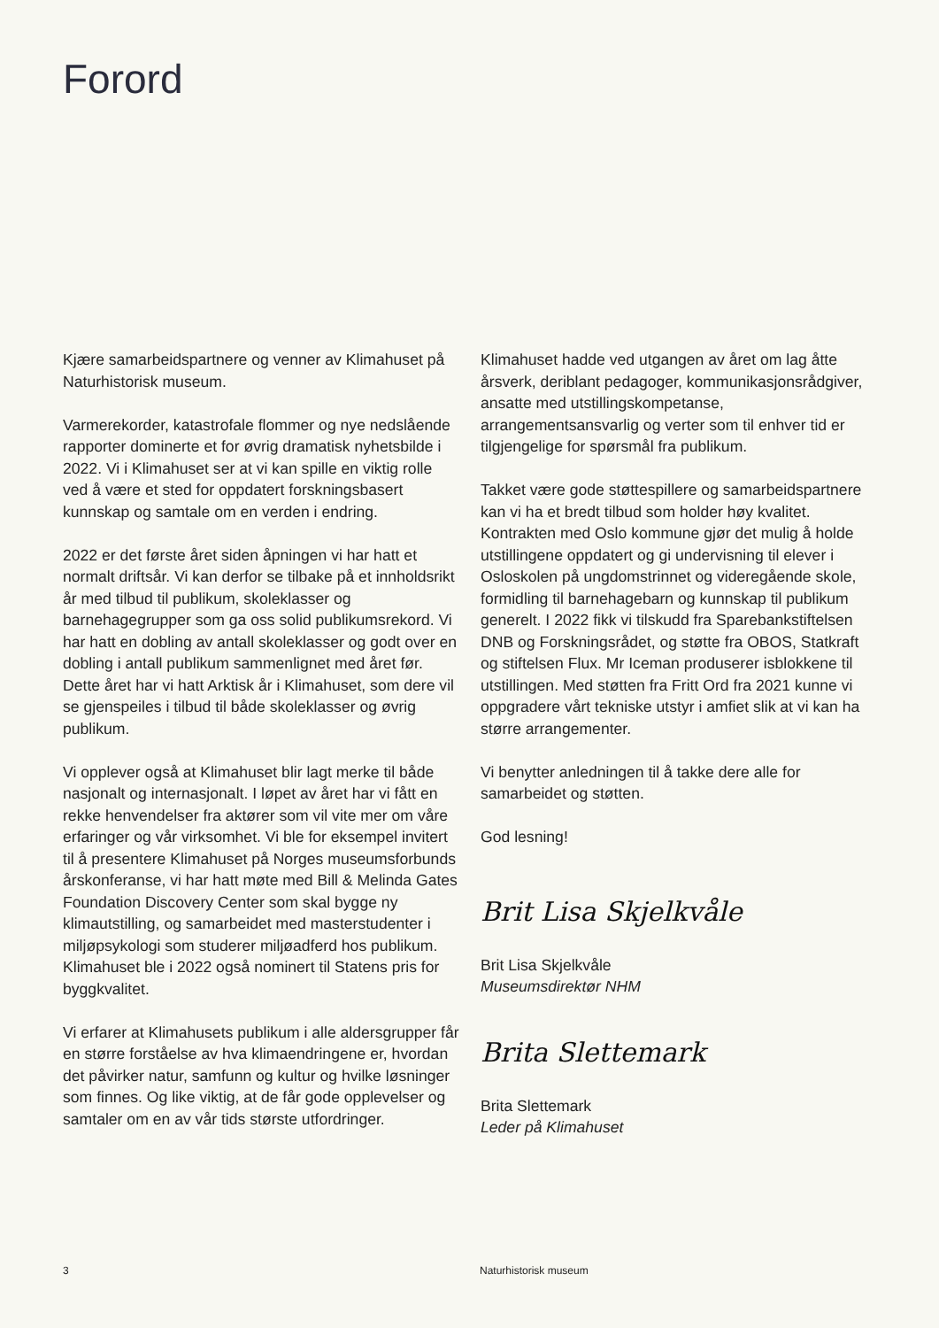Forord
Kjære samarbeidspartnere og venner av Klimahuset på Naturhistorisk museum.
Varmerekorder, katastrofale flommer og nye nedslående rapporter dominerte et for øvrig dramatisk nyhetsbilde i 2022. Vi i Klimahuset ser at vi kan spille en viktig rolle ved å være et sted for oppdatert forskningsbasert kunnskap og samtale om en verden i endring.
2022 er det første året siden åpningen vi har hatt et normalt driftsår. Vi kan derfor se tilbake på et innholdsrikt år med tilbud til publikum, skoleklasser og barnehagegrupper som ga oss solid publikumsrekord. Vi har hatt en dobling av antall skoleklasser og godt over en dobling i antall publikum sammenlignet med året før. Dette året har vi hatt Arktisk år i Klimahuset, som dere vil se gjenspeiles i tilbud til både skoleklasser og øvrig publikum.
Vi opplever også at Klimahuset blir lagt merke til både nasjonalt og internasjonalt. I løpet av året har vi fått en rekke henvendelser fra aktører som vil vite mer om våre erfaringer og vår virksomhet. Vi ble for eksempel invitert til å presentere Klimahuset på Norges museumsforbunds årskonferanse, vi har hatt møte med Bill & Melinda Gates Foundation Discovery Center som skal bygge ny klimautstilling, og samarbeidet med masterstudenter i miljøpsykologi som studerer miljøadferd hos publikum. Klimahuset ble i 2022 også nominert til Statens pris for byggkvalitet.
Vi erfarer at Klimahusets publikum i alle aldersgrupper får en større forståelse av hva klimaendringene er, hvordan det påvirker natur, samfunn og kultur og hvilke løsninger som finnes. Og like viktig, at de får gode opplevelser og samtaler om en av vår tids største utfordringer.
Klimahuset hadde ved utgangen av året om lag åtte årsverk, deriblant pedagoger, kommunikasjonsrådgiver, ansatte med utstillingskompetanse, arrangementsansvarlig og verter som til enhver tid er tilgjengelige for spørsmål fra publikum.
Takket være gode støttespillere og samarbeidspartnere kan vi ha et bredt tilbud som holder høy kvalitet. Kontrakten med Oslo kommune gjør det mulig å holde utstillingene oppdatert og gi undervisning til elever i Osloskolen på ungdomstrinnet og videregående skole, formidling til barnehagebarn og kunnskap til publikum generelt. I 2022 fikk vi tilskudd fra Sparebankstiftelsen DNB og Forskningsrådet, og støtte fra OBOS, Statkraft og stiftelsen Flux. Mr Iceman produserer isblokkene til utstillingen. Med støtten fra Fritt Ord fra 2021 kunne vi oppgradere vårt tekniske utstyr i amfiet slik at vi kan ha større arrangementer.
Vi benytter anledningen til å takke dere alle for samarbeidet og støtten.
God lesning!
Brit Lisa Skjelkvåle
Brit Lisa Skjelkvåle
Museumsdirektør NHM
Brita Slettemark
Brita Slettemark
Leder på Klimahuset
3 Naturhistorisk museum